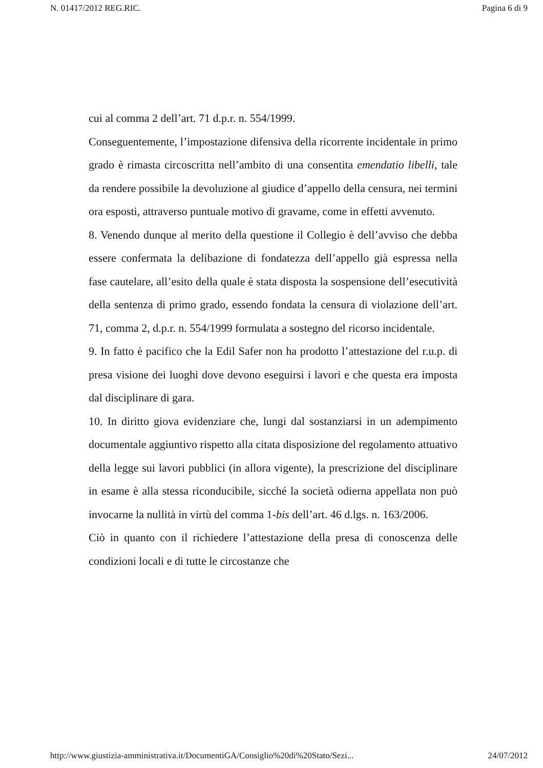N. 01417/2012 REG.RIC. Pagina 6 di 9
cui al comma 2 dell’art. 71 d.p.r. n. 554/1999.
Conseguentemente, l’impostazione difensiva della ricorrente incidentale in primo grado è rimasta circoscritta nell’ambito di una consentita emendatio libelli, tale da rendere possibile la devoluzione al giudice d’appello della censura, nei termini ora esposti, attraverso puntuale motivo di gravame, come in effetti avvenuto.
8. Venendo dunque al merito della questione il Collegio è dell’avviso che debba essere confermata la delibazione di fondatezza dell’appello già espressa nella fase cautelare, all’esito della quale è stata disposta la sospensione dell’esecutività della sentenza di primo grado, essendo fondata la censura di violazione dell’art. 71, comma 2, d.p.r. n. 554/1999 formulata a sostegno del ricorso incidentale.
9. In fatto è pacifico che la Edil Safer non ha prodotto l’attestazione del r.u.p. di presa visione dei luoghi dove devono eseguirsi i lavori e che questa era imposta dal disciplinare di gara.
10. In diritto giova evidenziare che, lungi dal sostanziarsi in un adempimento documentale aggiuntivo rispetto alla citata disposizione del regolamento attuativo della legge sui lavori pubblici (in allora vigente), la prescrizione del disciplinare in esame è alla stessa riconducibile, sicché la società odierna appellata non può invocarne la nullità in virtù del comma 1-bis dell’art. 46 d.lgs. n. 163/2006.
Ciò in quanto con il richiedere l’attestazione della presa di conoscenza delle condizioni locali e di tutte le circostanze che
http://www.giustizia-amministrativa.it/DocumentiGA/Consiglio%20di%20Stato/Sezi... 24/07/2012